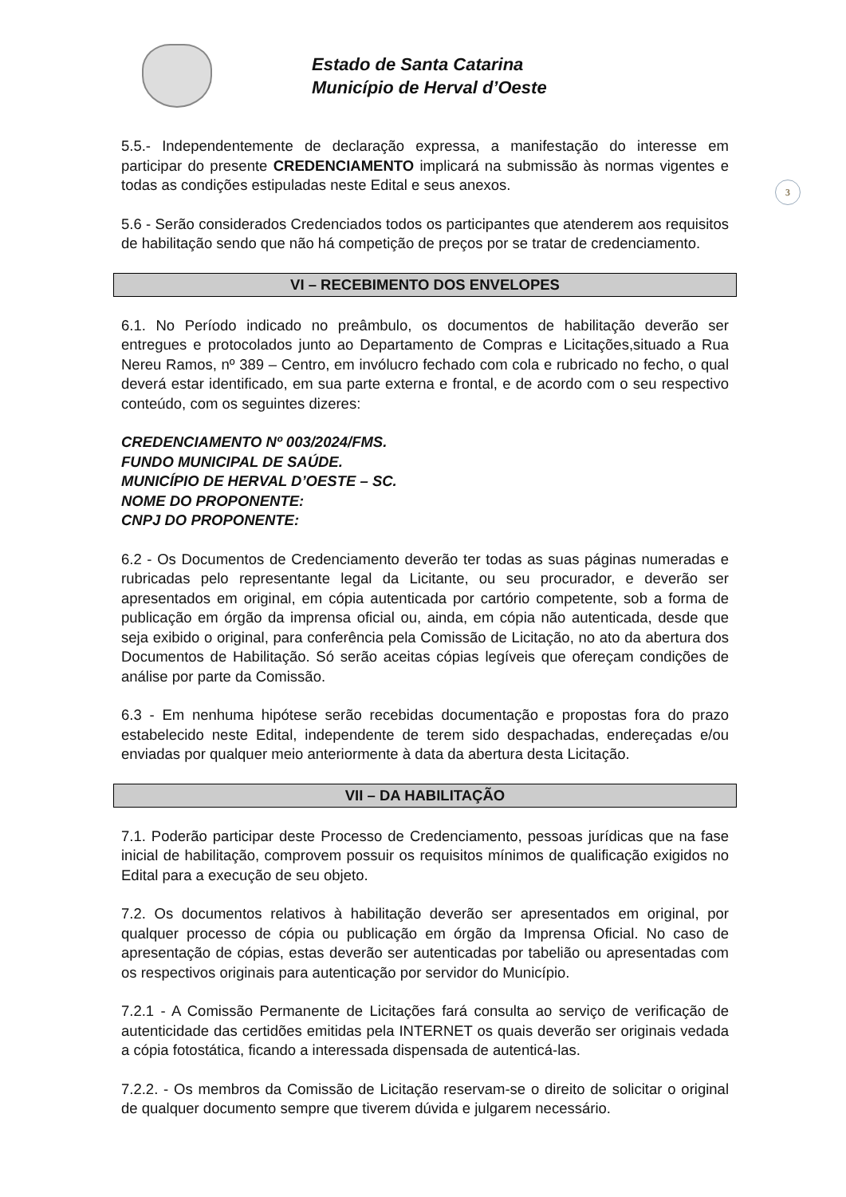Estado de Santa Catarina
Município de Herval d’Oeste
3
5.5.- Independentemente de declaração expressa, a manifestação do interesse em participar do presente CREDENCIAMENTO implicará na submissão às normas vigentes e todas as condições estipuladas neste Edital e seus anexos.
5.6 - Serão considerados Credenciados todos os participantes que atenderem aos requisitos de habilitação sendo que não há competição de preços por se tratar de credenciamento.
VI – RECEBIMENTO DOS ENVELOPES
6.1. No Período indicado no preâmbulo, os documentos de habilitação deverão ser entregues e protocolados junto ao Departamento de Compras e Licitações,situado a Rua Nereu Ramos, nº 389 – Centro, em invólucro fechado com cola e rubricado no fecho, o qual deverá estar identificado, em sua parte externa e frontal, e de acordo com o seu respectivo conteúdo, com os seguintes dizeres:
CREDENCIAMENTO Nº 003/2024/FMS.
FUNDO MUNICIPAL DE SAÚDE.
MUNICÍPIO DE HERVAL D’OESTE – SC.
NOME DO PROPONENTE:
CNPJ DO PROPONENTE:
6.2 - Os Documentos de Credenciamento deverão ter todas as suas páginas numeradas e rubricadas pelo representante legal da Licitante, ou seu procurador, e deverão ser apresentados em original, em cópia autenticada por cartório competente, sob a forma de publicação em órgão da imprensa oficial ou, ainda, em cópia não autenticada, desde que seja exibido o original, para conferência pela Comissão de Licitação, no ato da abertura dos Documentos de Habilitação. Só serão aceitas cópias legíveis que ofereçam condições de análise por parte da Comissão.
6.3 - Em nenhuma hipótese serão recebidas documentação e propostas fora do prazo estabelecido neste Edital, independente de terem sido despachadas, endereçadas e/ou enviadas por qualquer meio anteriormente à data da abertura desta Licitação.
VII – DA HABILITAÇÃO
7.1. Poderão participar deste Processo de Credenciamento, pessoas jurídicas que na fase inicial de habilitação, comprovem possuir os requisitos mínimos de qualificação exigidos no Edital para a execução de seu objeto.
7.2. Os documentos relativos à habilitação deverão ser apresentados em original, por qualquer processo de cópia ou publicação em órgão da Imprensa Oficial. No caso de apresentação de cópias, estas deverão ser autenticadas por tabelião ou apresentadas com os respectivos originais para autenticação por servidor do Município.
7.2.1 - A Comissão Permanente de Licitações fará consulta ao serviço de verificação de autenticidade das certidões emitidas pela INTERNET os quais deverão ser originais vedada a cópia fotostática, ficando a interessada dispensada de autenticá-las.
7.2.2. - Os membros da Comissão de Licitação reservam-se o direito de solicitar o original de qualquer documento sempre que tiverem dúvida e julgarem necessário.